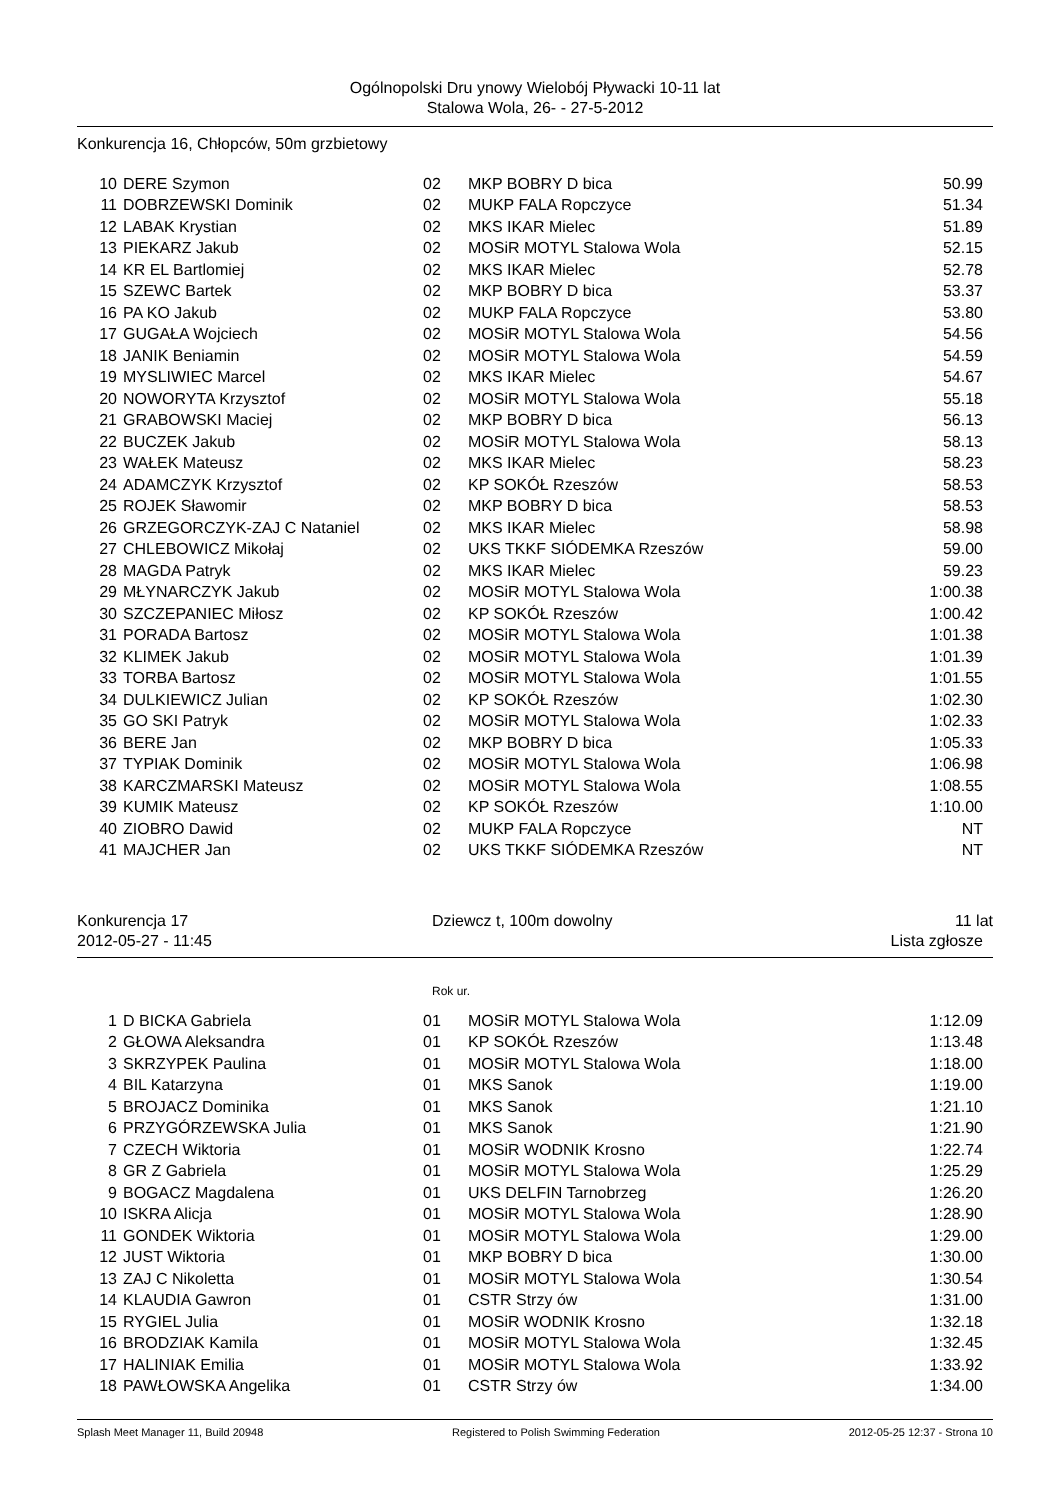Ogólnopolski Dru ynowy Wielobój Pływacki 10-11 lat
Stalowa Wola, 26- - 27-5-2012
Konkurencja 16, Chłopców, 50m grzbietowy
| 10 | DERE Szymon | 02 | MKP BOBRY D bica | 50.99 |
| 11 | DOBRZEWSKI Dominik | 02 | MUKP FALA Ropczyce | 51.34 |
| 12 | LABAK Krystian | 02 | MKS IKAR Mielec | 51.89 |
| 13 | PIEKARZ Jakub | 02 | MOSiR MOTYL Stalowa Wola | 52.15 |
| 14 | KR EL Bartlomiej | 02 | MKS IKAR Mielec | 52.78 |
| 15 | SZEWC Bartek | 02 | MKP BOBRY D bica | 53.37 |
| 16 | PA KO Jakub | 02 | MUKP FALA Ropczyce | 53.80 |
| 17 | GUGAŁA Wojciech | 02 | MOSiR MOTYL Stalowa Wola | 54.56 |
| 18 | JANIK Beniamin | 02 | MOSiR MOTYL Stalowa Wola | 54.59 |
| 19 | MYSLIWIEC Marcel | 02 | MKS IKAR Mielec | 54.67 |
| 20 | NOWORYTA Krzysztof | 02 | MOSiR MOTYL Stalowa Wola | 55.18 |
| 21 | GRABOWSKI Maciej | 02 | MKP BOBRY D bica | 56.13 |
| 22 | BUCZEK Jakub | 02 | MOSiR MOTYL Stalowa Wola | 58.13 |
| 23 | WAŁEK Mateusz | 02 | MKS IKAR Mielec | 58.23 |
| 24 | ADAMCZYK Krzysztof | 02 | KP SOKÓŁ Rzeszów | 58.53 |
| 25 | ROJEK Sławomir | 02 | MKP BOBRY D bica | 58.53 |
| 26 | GRZEGORCZYK-ZAJ C Nataniel | 02 | MKS IKAR Mielec | 58.98 |
| 27 | CHLEBOWICZ Mikołaj | 02 | UKS TKKF SIÓDEMKA Rzeszów | 59.00 |
| 28 | MAGDA Patryk | 02 | MKS IKAR Mielec | 59.23 |
| 29 | MŁYNARCZYK Jakub | 02 | MOSiR MOTYL Stalowa Wola | 1:00.38 |
| 30 | SZCZEPANIEC Miłosz | 02 | KP SOKÓŁ Rzeszów | 1:00.42 |
| 31 | PORADA Bartosz | 02 | MOSiR MOTYL Stalowa Wola | 1:01.38 |
| 32 | KLIMEK Jakub | 02 | MOSiR MOTYL Stalowa Wola | 1:01.39 |
| 33 | TORBA Bartosz | 02 | MOSiR MOTYL Stalowa Wola | 1:01.55 |
| 34 | DULKIEWICZ Julian | 02 | KP SOKÓŁ Rzeszów | 1:02.30 |
| 35 | GO SKI Patryk | 02 | MOSiR MOTYL Stalowa Wola | 1:02.33 |
| 36 | BERE Jan | 02 | MKP BOBRY D bica | 1:05.33 |
| 37 | TYPIAK Dominik | 02 | MOSiR MOTYL Stalowa Wola | 1:06.98 |
| 38 | KARCZMARSKI Mateusz | 02 | MOSiR MOTYL Stalowa Wola | 1:08.55 |
| 39 | KUMIK Mateusz | 02 | KP SOKÓŁ Rzeszów | 1:10.00 |
| 40 | ZIOBRO Dawid | 02 | MUKP FALA Ropczyce | NT |
| 41 | MAJCHER Jan | 02 | UKS TKKF SIÓDEMKA Rzeszów | NT |
Konkurencja 17 Dziewcz t, 100m dowolny 11 lat
2012-05-27 - 11:45 Lista zgłosze
Rok ur.
| 1 | D BICKA Gabriela | 01 | MOSiR MOTYL Stalowa Wola | 1:12.09 |
| 2 | GŁOWA Aleksandra | 01 | KP SOKÓŁ Rzeszów | 1:13.48 |
| 3 | SKRZYPEK Paulina | 01 | MOSiR MOTYL Stalowa Wola | 1:18.00 |
| 4 | BIL Katarzyna | 01 | MKS Sanok | 1:19.00 |
| 5 | BROJACZ Dominika | 01 | MKS Sanok | 1:21.10 |
| 6 | PRZYGÓRZEWSKA Julia | 01 | MKS Sanok | 1:21.90 |
| 7 | CZECH Wiktoria | 01 | MOSiR WODNIK Krosno | 1:22.74 |
| 8 | GR Z Gabriela | 01 | MOSiR MOTYL Stalowa Wola | 1:25.29 |
| 9 | BOGACZ Magdalena | 01 | UKS DELFIN Tarnobrzeg | 1:26.20 |
| 10 | ISKRA Alicja | 01 | MOSiR MOTYL Stalowa Wola | 1:28.90 |
| 11 | GONDEK Wiktoria | 01 | MOSiR MOTYL Stalowa Wola | 1:29.00 |
| 12 | JUST Wiktoria | 01 | MKP BOBRY D bica | 1:30.00 |
| 13 | ZAJ C Nikoletta | 01 | MOSiR MOTYL Stalowa Wola | 1:30.54 |
| 14 | KLAUDIA Gawron | 01 | CSTR Strzy ów | 1:31.00 |
| 15 | RYGIEL Julia | 01 | MOSiR WODNIK Krosno | 1:32.18 |
| 16 | BRODZIAK Kamila | 01 | MOSiR MOTYL Stalowa Wola | 1:32.45 |
| 17 | HALINIAK Emilia | 01 | MOSiR MOTYL Stalowa Wola | 1:33.92 |
| 18 | PAWŁOWSKA Angelika | 01 | CSTR Strzy ów | 1:34.00 |
Splash Meet Manager 11, Build 20948 Registered to Polish Swimming Federation 2012-05-25 12:37 - Strona 10